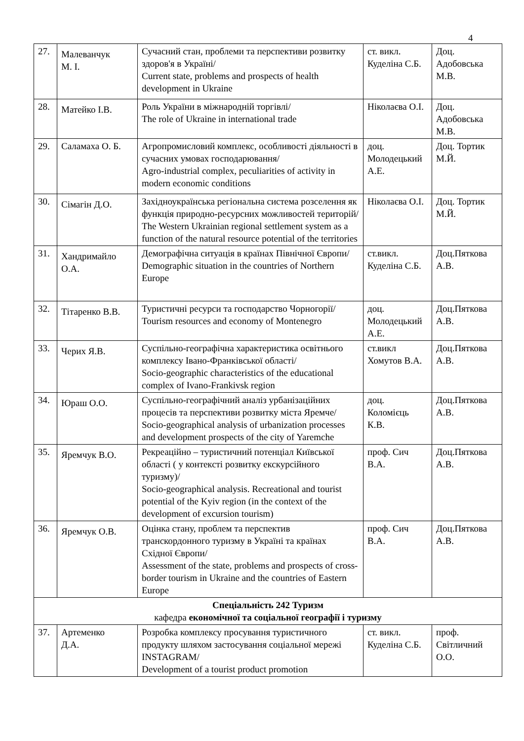4
| 27. | Малеванчук М. І. | Сучасний стан, проблеми та перспективи розвитку здоров'я в Україні/ Current state, problems and prospects of health development in Ukraine | ст. викл. Куделіна С.Б. | Доц. Адобовська М.В. |
| 28. | Матейко І.В. | Роль України в міжнародній торгівлі/ The role of Ukraine in international trade | Ніколаєва О.І. | Доц. Адобовська М.В. |
| 29. | Саламаха О. Б. | Агропромисловий комплекс, особливості діяльності в сучасних умовах господарювання/ Agro-industrial complex, peculiarities of activity in modern economic conditions | доц. Молодецький А.Е. | Доц. Тортик М.Й. |
| 30. | Сімагін Д.О. | Західноукраїнська регіональна система розселення як функція природно-ресурсних можливостей територій/ The Western Ukrainian regional settlement system as a function of the natural resource potential of the territories | Ніколаєва О.І. | Доц. Тортик М.Й. |
| 31. | Хандримайло О.А. | Демографічна ситуація в країнах Північної Європи/ Demographic situation in the countries of Northern Europe | ст.викл. Куделіна С.Б. | Доц.Пяткова А.В. |
| 32. | Тітаренко В.В. | Туристичні ресурси та господарство Чорногорії/ Tourism resources and economy of Montenegro | доц. Молодецький А.Е. | Доц.Пяткова А.В. |
| 33. | Черих Я.В. | Суспільно-географічна характеристика освітнього комплексу Івано-Франківської області/ Socio-geographic characteristics of the educational complex of Ivano-Frankivsk region | ст.викл Хомутов В.А. | Доц.Пяткова А.В. |
| 34. | Юраш О.О. | Суспільно-географічний аналіз урбанізаційних процесів та перспективи розвитку міста Яремче/ Socio-geographical analysis of urbanization processes and development prospects of the city of Yaremche | доц. Коломієць К.В. | Доц.Пяткова А.В. |
| 35. | Яремчук В.О. | Рекреаційно – туристичний потенціал Київської області ( у контексті розвитку екскурсійного туризму)/ Socio-geographical analysis. Recreational and tourist potential of the Kyiv region (in the context of the development of excursion tourism) | проф. Сич В.А. | Доц.Пяткова А.В. |
| 36. | Яремчук О.В. | Оцінка стану, проблем та перспектив транскордонного туризму в Україні та країнах Східної Європи/ Assessment of the state, problems and prospects of cross-border tourism in Ukraine and the countries of Eastern Europe | проф. Сич В.А. | Доц.Пяткова А.В. |
| Спеціальність 242 Туризм кафедра економічної та соціальної географії і туризму | | | | |
| 37. | Артеменко Д.А. | Розробка комплексу просування туристичного продукту шляхом застосування соціальної мережі INSTAGRAM/ Development of a tourist product promotion | ст. викл. Куделіна С.Б. | проф. Світличний О.О. |